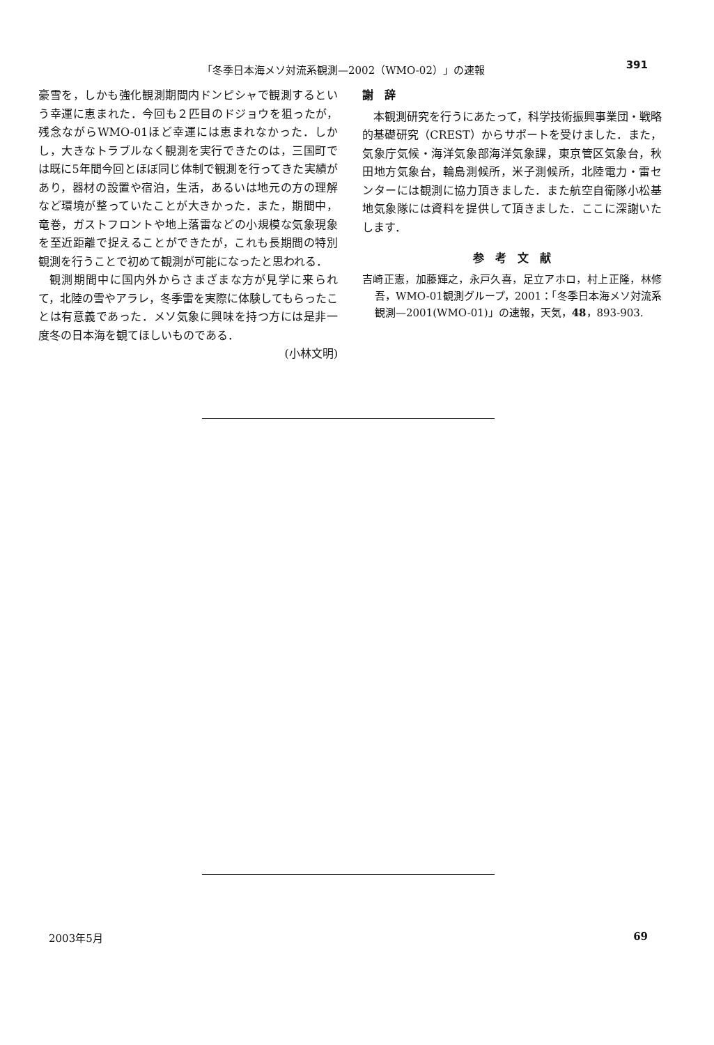「冬季日本海メソ対流系観測—2002（WMO-02）」の速報 391
豪雪を，しかも強化観測期間内ドンピシャで観測するという幸運に恵まれた．今回も２匹目のドジョウを狙ったが，残念ながらWMO-01ほど幸運には恵まれなかった．しかし，大きなトラブルなく観測を実行できたのは，三国町では既に5年間今回とほぼ同じ体制で観測を行ってきた実績があり，器材の設置や宿泊，生活，あるいは地元の方の理解など環境が整っていたことが大きかった．また，期間中，竜巻，ガストフロントや地上落雷などの小規模な気象現象を至近距離で捉えることができたが，これも長期間の特別観測を行うことで初めて観測が可能になったと思われる．
観測期間中に国内外からさまざまな方が見学に来られて，北陸の雪やアラレ，冬季雷を実際に体験してもらったことは有意義であった．メソ気象に興味を持つ方には是非一度冬の日本海を観てほしいものである．
(小林文明)
謝　辞
本観測研究を行うにあたって，科学技術振興事業団・戦略的基礎研究（CREST）からサポートを受けました．また，気象庁気候・海洋気象部海洋気象課，東京管区気象台，秋田地方気象台，輪島測候所，米子測候所，北陸電力・雷センターには観測に協力頂きました．また航空自衛隊小松基地気象隊には資料を提供して頂きました．ここに深謝いたします．
参　考　文　献
吉崎正憲，加藤輝之，永戸久喜，足立アホロ，村上正隆，林修吾，WMO-01観測グループ，2001：「冬季日本海メソ対流系観測—2001(WMO-01)」の速報，天気，48，893-903.
2003年5月 69